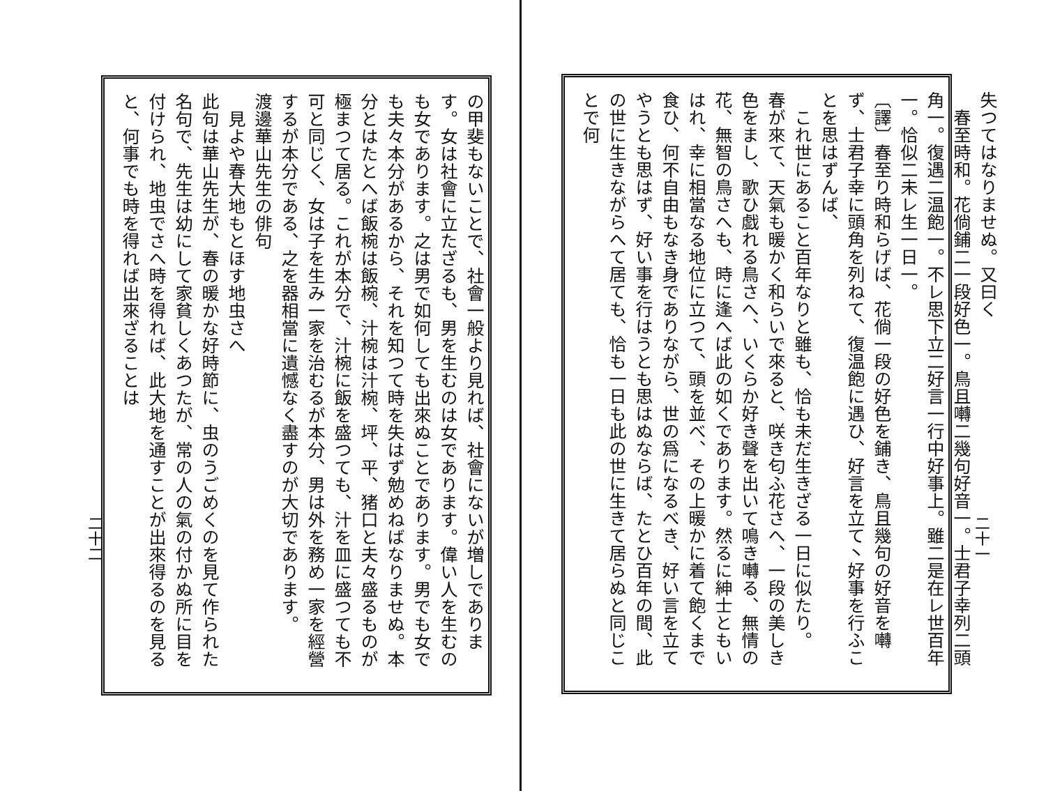失つてはなりませぬ。又曰く
　春至時和。花倘鋪二一段好色一。鳥且囀二幾句好音一。士君子幸列二頭角一。復遇二温飽一。不レ思下立二好言一行中好事上。雖二是在レ世百年一。恰似二未レ生一日一。
〔譯〕春至り時和らげば、花倘一段の好色を鋪き、鳥且幾句の好音を囀ず、士君子幸に頭角を列ねて、復温飽に遇ひ、好言を立て丶好事を行ふことを思はずんば、
　これ世にあること百年なりと雖も、恰も未だ生きざる一日に似たり。
春が來て、天氣も暖かく和らいで來ると、咲き匂ふ花さへ、一段の美しき色をまし、歌ひ戯れる鳥さへ、いくらか好き聲を出いて鳴き囀る、無情の花、無智の鳥さへも、時に逢へば此の如くであります。然るに紳士ともいはれ、幸に相當なる地位に立つて、頭を並べ、その上暖かに着て飽くまで食ひ、何不自由もなき身でありながら、世の爲になるべき、好い言を立てやうとも思はず、好い事を行はうとも思はぬならば、たとひ百年の間、此の世に生きながらへて居ても、恰も一日も此の世に生きて居らぬと同じことで何
二十一
の甲斐もないことで、社會一般より見れば、社會にないが増しであります。女は社會に立たざるも、男を生むのは女であります。偉い人を生むのも女であります。之は男で如何しても出來ぬことであります。男でも女でも夫々本分があるから、それを知つて時を失はず勉めねばなりませぬ。本分とはたとへば飯椀は飯椀、汁椀は汁椀、坪、平、猪口と夫々盛るものが極まつて居る。これが本分で、汁椀に飯を盛つても、汁を皿に盛つても不可と同じく、女は子を生み一家を治むるが本分、男は外を務め一家を經營するが本分である、之を器相當に遺憾なく盡すのが大切であります。
渡邊華山先生の俳句
　見よや春大地もとほす地虫さへ
此句は華山先生が、春の暖かな好時節に、虫のうごめくのを見て作られた名句で、先生は幼にして家貧しくあつたが、常の人の氣の付かぬ所に目を付けられ、地虫でさへ時を得れば、此大地を通すことが出來得るのを見ると、何事でも時を得れば出來ざることは
二十二